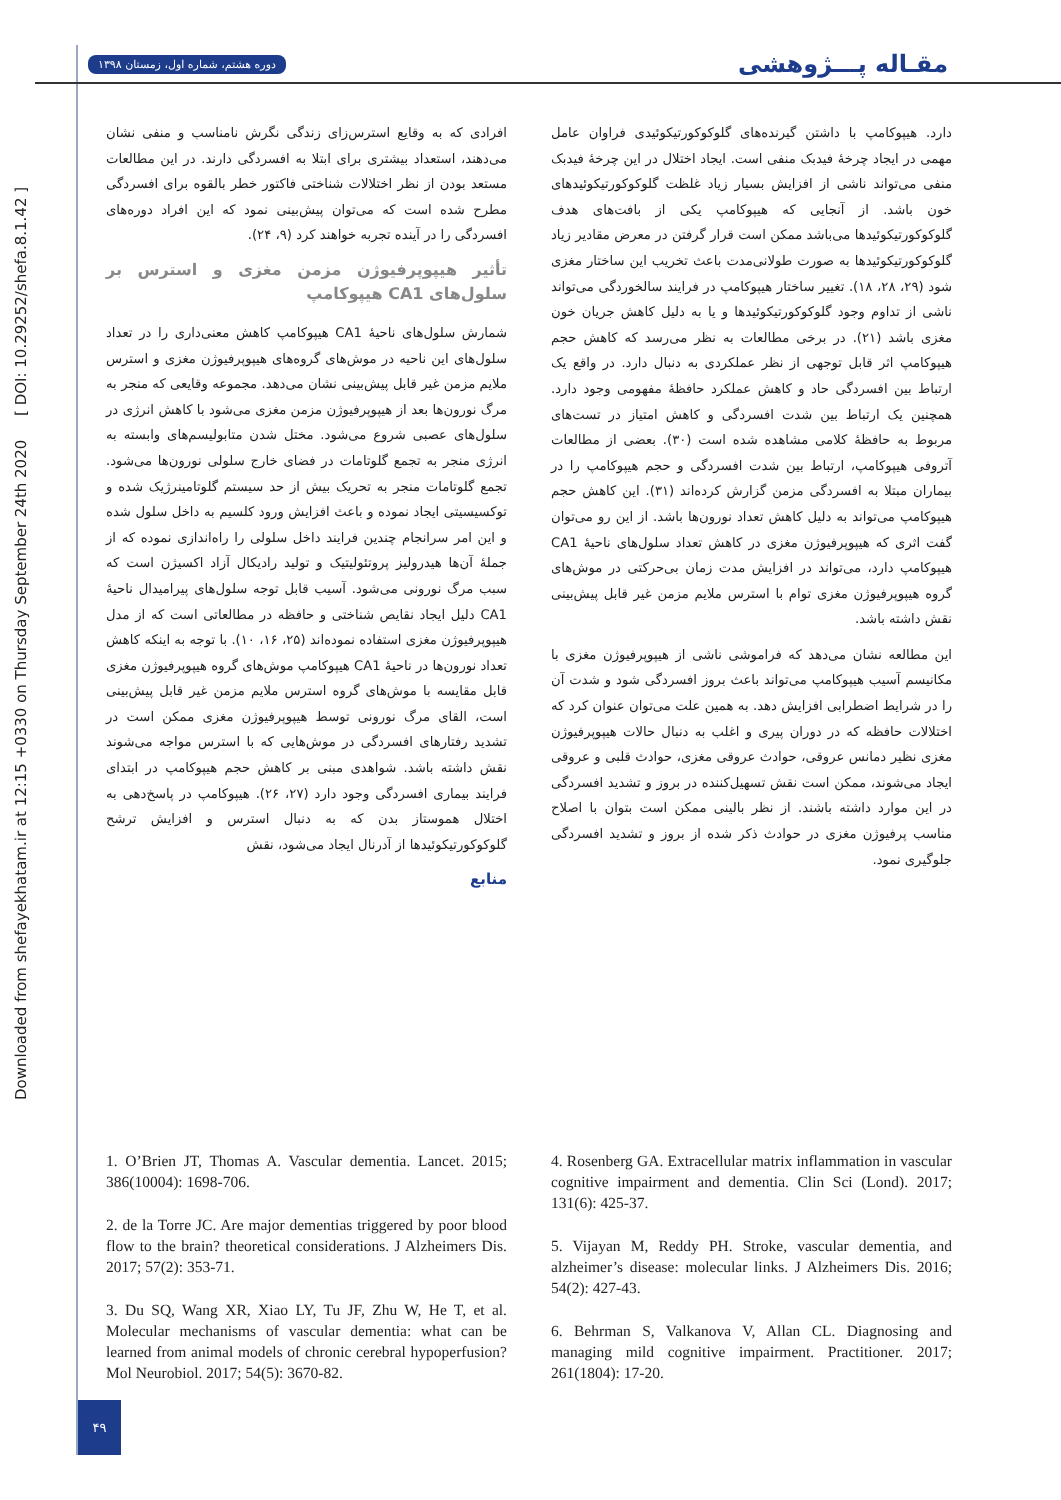دوره هشتم، شماره اول، زمستان ۱۳۹۸
مقـاله پـــژوهشی
Downloaded from shefayekhatam.ir at 12:15 +0330 on Thursday September 24th 2020 [ DOI: 10.29252/shefa.8.1.42 ]
افرادی که به وقایع استرس‌زای زندگی نگرش نامناسب و منفی نشان می‌دهند، استعداد بیشتری برای ابتلا به افسردگی دارند. در این مطالعات مستعد بودن از نظر اختلالات شناختی فاکتور خطر بالقوه برای افسردگی مطرح شده است که می‌توان پیش‌بینی نمود که این افراد دوره‌های افسردگی را در آینده تجربه خواهند کرد (۹، ۲۴).
تأثیر هیپوپرفیوژن مزمن مغزی و استرس بر سلول‌های CA1 هیپوکامپ
شمارش سلول‌های ناحیۀ CA1 هیپوکامپ کاهش معنی‌داری را در تعداد سلول‌های این ناحیه در موش‌های گروه‌های هیپوپرفیوژن مغزی و استرس ملایم مزمن غیر قابل پیش‌بینی نشان می‌دهد. مجموعه وقایعی که منجر به مرگ نورون‌ها بعد از هیپوپرفیوژن مزمن مغزی می‌شود با کاهش انرژی در سلول‌های عصبی شروع می‌شود. مختل شدن متابولیسم‌های وابسته به انرژی منجر به تجمع گلوتامات در فضای خارج سلولی نورون‌ها می‌شود. تجمع گلوتامات منجر به تحریک بیش از حد سیستم گلوتامینرژیک شده و توکسیسیتی ایجاد نموده و باعث افزایش ورود کلسیم به داخل سلول شده و این امر سرانجام چندین فرایند داخل سلولی را راه‌اندازی نموده که از جملۀ آن‌ها هیدرولیز پروتئولیتیک و تولید رادیکال آزاد اکسیژن است که سبب مرگ نورونی می‌شود. آسیب قابل توجه سلول‌های پیرامیدال ناحیۀ CA1 دلیل ایجاد نقایص شناختی و حافظه در مطالعاتی است که از مدل هیپوپرفیوژن مغزی استفاده نموده‌اند (۲۵، ۱۶، ۱۰). با توجه به اینکه کاهش تعداد نورون‌ها در ناحیۀ CA1 هیپوکامپ موش‌های گروه هیپوپرفیوژن مغزی قابل مقایسه با موش‌های گروه استرس ملایم مزمن غیر قابل پیش‌بینی است، القای مرگ نورونی توسط هیپوپرفیوژن مغزی ممکن است در تشدید رفتارهای افسردگی در موش‌هایی که با استرس مواجه می‌شوند نقش داشته باشد. شواهدی مبنی بر کاهش حجم هیپوکامپ در ابتدای فرایند بیماری افسردگی وجود دارد (۲۷، ۲۶). هیپوکامپ در پاسخ‌دهی به اختلال هموستاز بدن که به دنبال استرس و افزایش ترشح گلوکوکورتیکوئیدها از آدرنال ایجاد می‌شود، نقش
منابع
دارد. هیپوکامپ با داشتن گیرنده‌های گلوکوکورتیکوئیدی فراوان عامل مهمی در ایجاد چرخۀ فیدبک منفی است. ایجاد اختلال در این چرخۀ فیدبک منفی می‌تواند ناشی از افزایش بسیار زیاد غلظت گلوکوکورتیکوئیدهای خون باشد. از آنجایی که هیپوکامپ یکی از بافت‌های هدف گلوکوکورتیکوئیدها می‌باشد ممکن است قرار گرفتن در معرض مقادیر زیاد گلوکوکورتیکوئیدها به صورت طولانی‌مدت باعث تخریب این ساختار مغزی شود (۲۹، ۲۸، ۱۸). تغییر ساختار هیپوکامپ در فرایند سالخوردگی می‌تواند ناشی از تداوم وجود گلوکوکورتیکوئیدها و یا به دلیل کاهش جریان خون مغزی باشد (۲۱). در برخی مطالعات به نظر می‌رسد که کاهش حجم هیپوکامپ اثر قابل توجهی از نظر عملکردی به دنبال دارد. در واقع یک ارتباط بین افسردگی حاد و کاهش عملکرد حافظۀ مفهومی وجود دارد. همچنین یک ارتباط بین شدت افسردگی و کاهش امتیاز در تست‌های مربوط به حافظۀ کلامی مشاهده شده است (۳۰). بعضی از مطالعات آتروفی هیپوکامپ، ارتباط بین شدت افسردگی و حجم هیپوکامپ را در بیماران مبتلا به افسردگی مزمن گزارش کرده‌اند (۳۱). این کاهش حجم هیپوکامپ می‌تواند به دلیل کاهش تعداد نورون‌ها باشد. از این رو می‌توان گفت اثری که هیپوپرفیوژن مغزی در کاهش تعداد سلول‌های ناحیۀ CA1 هیپوکامپ دارد، می‌تواند در افزایش مدت زمان بی‌حرکتی در موش‌های گروه هیپوپرفیوژن مغزی توام با استرس ملایم مزمن غیر قابل پیش‌بینی نقش داشته باشد.
این مطالعه نشان می‌دهد که فراموشی ناشی از هیپوپرفیوژن مغزی با مکانیسم آسیب هیپوکامپ می‌تواند باعث بروز افسردگی شود و شدت آن را در شرایط اضطرابی افزایش دهد. به همین علت می‌توان عنوان کرد که اختلالات حافظه که در دوران پیری و اغلب به دنبال حالات هیپوپرفیوژن مغزی نظیر دمانس عروقی، حوادث عروقی مغزی، حوادث قلبی و عروقی ایجاد می‌شوند، ممکن است نقش تسهیل‌کننده در بروز و تشدید افسردگی در این موارد داشته باشند. از نظر بالینی ممکن است بتوان با اصلاح مناسب پرفیوژن مغزی در حوادث ذکر شده از بروز و تشدید افسردگی جلوگیری نمود.
1. O’Brien JT, Thomas A. Vascular dementia. Lancet. 2015; 386(10004): 1698-706.
2. de la Torre JC. Are major dementias triggered by poor blood flow to the brain? theoretical considerations. J Alzheimers Dis. 2017; 57(2): 353-71.
3. Du SQ, Wang XR, Xiao LY, Tu JF, Zhu W, He T, et al. Molecular mechanisms of vascular dementia: what can be learned from animal models of chronic cerebral hypoperfusion? Mol Neurobiol. 2017; 54(5): 3670-82.
4. Rosenberg GA. Extracellular matrix inflammation in vascular cognitive impairment and dementia. Clin Sci (Lond). 2017; 131(6): 425-37.
5. Vijayan M, Reddy PH. Stroke, vascular dementia, and alzheimer’s disease: molecular links. J Alzheimers Dis. 2016; 54(2): 427-43.
6. Behrman S, Valkanova V, Allan CL. Diagnosing and managing mild cognitive impairment. Practitioner. 2017; 261(1804): 17-20.
۴۹